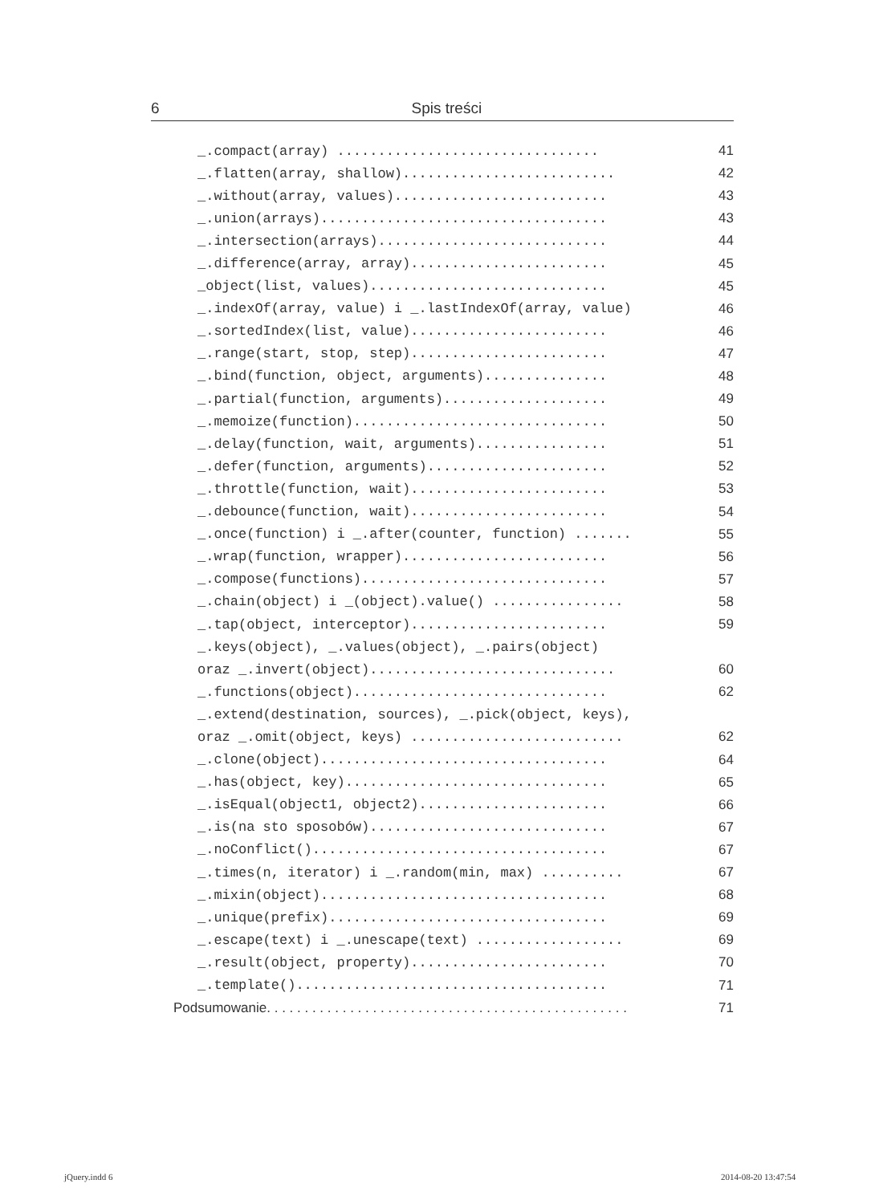6
Spis treści
_.compact(array) ................................ 41
_.flatten(array, shallow).......................... 42
_.without(array, values).......................... 43
_.union(arrays)................................... 43
_.intersection(arrays)............................ 44
_.difference(array, array)........................ 45
_object(list, values)............................. 45
_.indexOf(array, value) i _.lastIndexOf(array, value) 46
_.sortedIndex(list, value)........................ 46
_.range(start, stop, step)........................ 47
_.bind(function, object, arguments)............... 48
_.partial(function, arguments).................... 49
_.memoize(function)............................... 50
_.delay(function, wait, arguments)................ 51
_.defer(function, arguments)...................... 52
_.throttle(function, wait)........................ 53
_.debounce(function, wait)........................ 54
_.once(function) i _.after(counter, function) ....... 55
_.wrap(function, wrapper)......................... 56
_.compose(functions).............................. 57
_.chain(object) i _(object).value() ................ 58
_.tap(object, interceptor)........................ 59
_.keys(object), _.values(object), _.pairs(object)
oraz _.invert(object).............................. 60
_.functions(object)............................... 62
_.extend(destination, sources), _.pick(object, keys),
oraz _.omit(object, keys) .......................... 62
_.clone(object)................................... 64
_.has(object, key)................................ 65
_.isEqual(object1, object2)....................... 66
_.is(na sto sposobów)............................. 67
_.noConflict().................................... 67
_.times(n, iterator) i _.random(min, max) .......... 67
_.mixin(object)................................... 68
_.unique(prefix).................................. 69
_.escape(text) i _.unescape(text) .................. 69
_.result(object, property)........................ 70
_.template()...................................... 71
Podsumowanie. . . . . . . . . . . . . . . . . . . . . . . . . . . . . . . . . . . . . . . . . . . . . . . . 71
jQuery.indd 6 2014-08-20 13:47:54